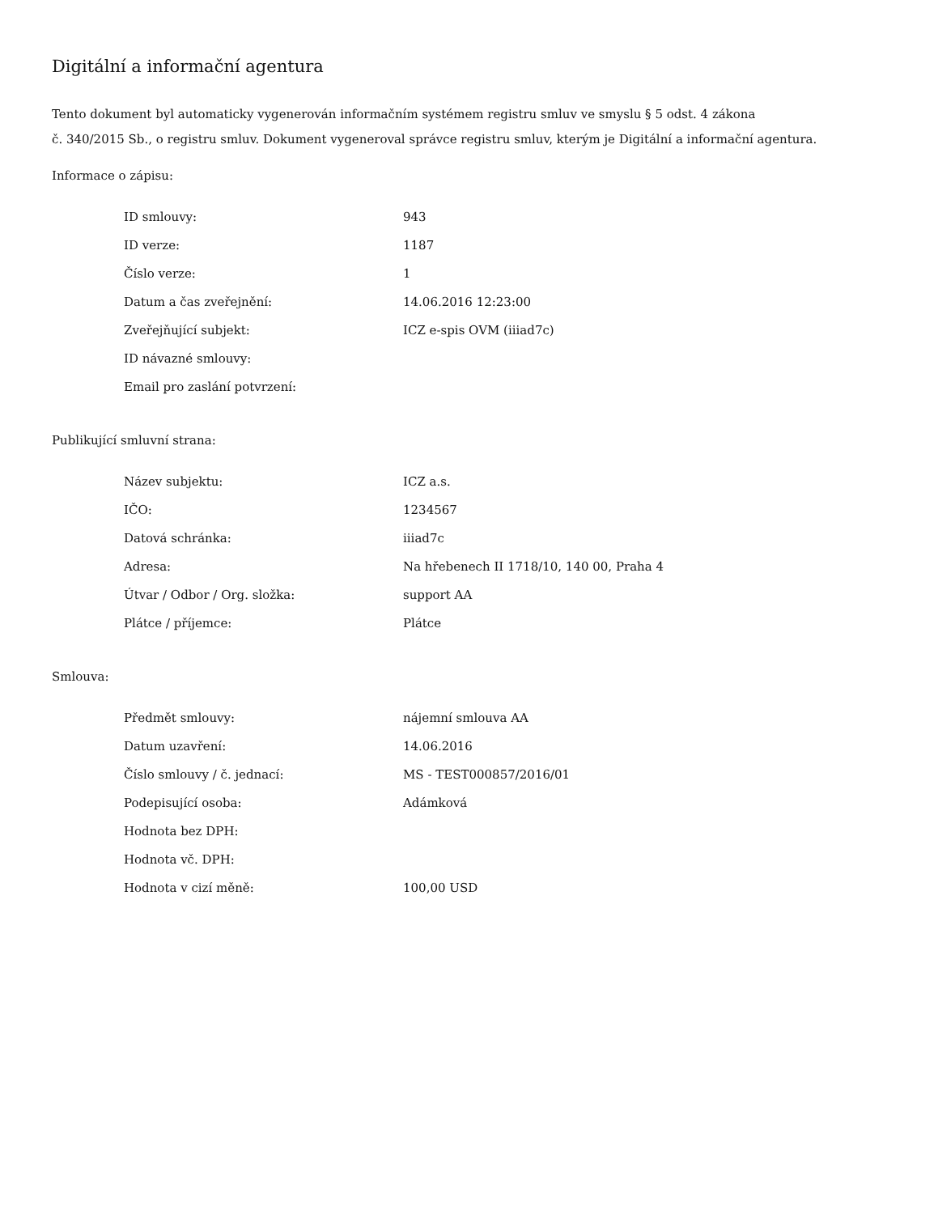Digitální a informační agentura
Tento dokument byl automaticky vygenerován informačním systémem registru smluv ve smyslu § 5 odst. 4 zákona
č. 340/2015 Sb., o registru smluv. Dokument vygeneroval správce registru smluv, kterým je Digitální a informační agentura.
Informace o zápisu:
| ID smlouvy: | 943 |
| ID verze: | 1187 |
| Číslo verze: | 1 |
| Datum a čas zveřejnění: | 14.06.2016 12:23:00 |
| Zveřejňující subjekt: | ICZ e-spis OVM (iiiad7c) |
| ID návazné smlouvy: | |
| Email pro zaslání potvrzení: | |
Publikující smluvní strana:
| Název subjektu: | ICZ a.s. |
| IČO: | 1234567 |
| Datová schránka: | iiiad7c |
| Adresa: | Na hřebenech II 1718/10, 140 00, Praha 4 |
| Útvar / Odbor / Org. složka: | support AA |
| Plátce / příjemce: | Plátce |
Smlouva:
| Předmět smlouvy: | nájemní smlouva AA |
| Datum uzavření: | 14.06.2016 |
| Číslo smlouvy / č. jednací: | MS - TEST000857/2016/01 |
| Podepisující osoba: | Adámková |
| Hodnota bez DPH: | |
| Hodnota vč. DPH: | |
| Hodnota v cizí měně: | 100,00 USD |